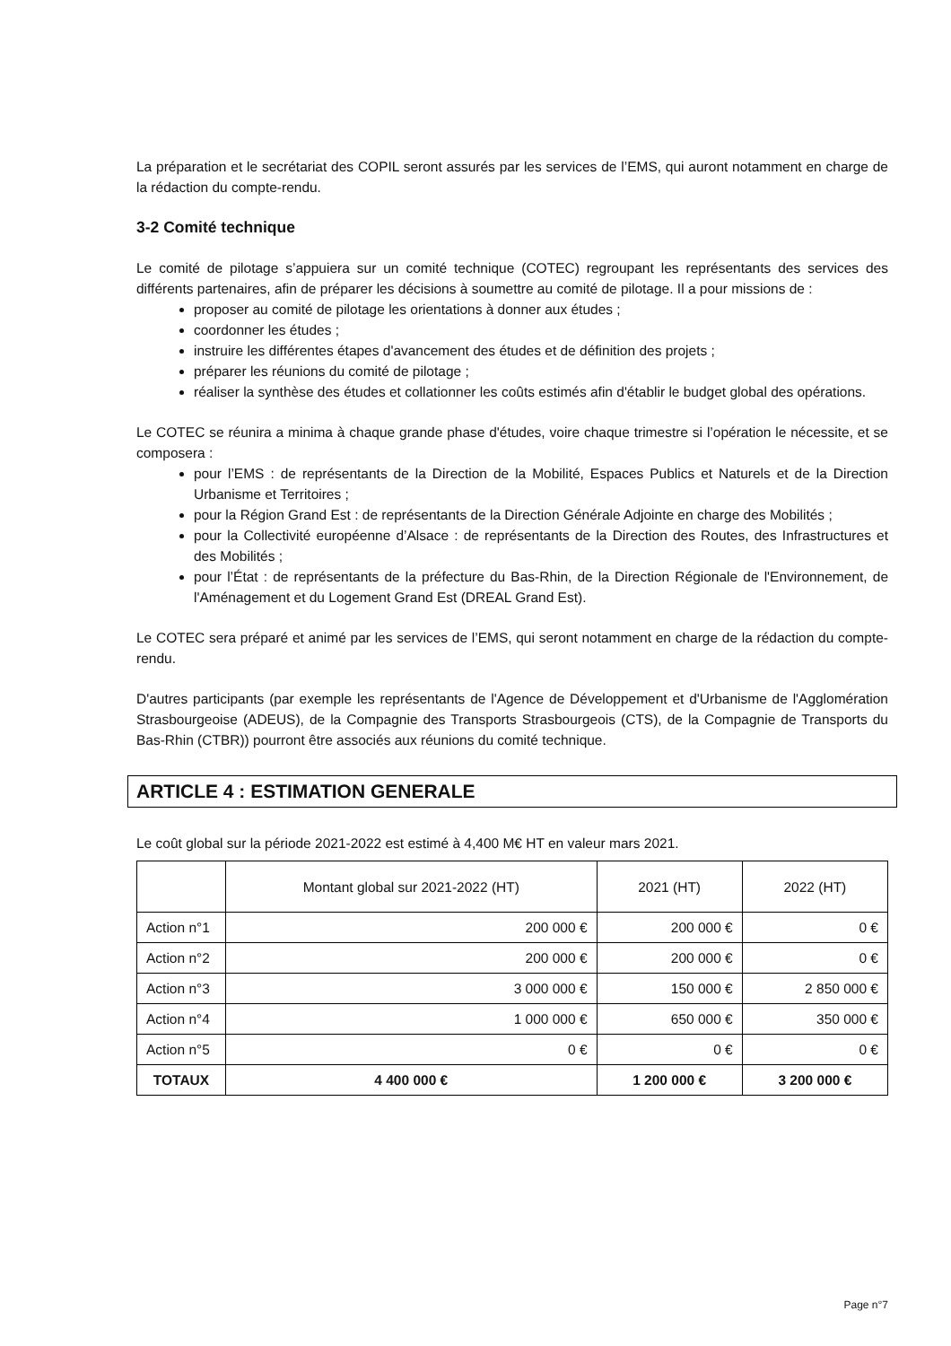La préparation et le secrétariat des COPIL seront assurés par les services de l’EMS, qui auront notamment en charge de la rédaction du compte-rendu.
3-2 Comité technique
Le comité de pilotage s’appuiera sur un comité technique (COTEC) regroupant les représentants des services des différents partenaires, afin de préparer les décisions à soumettre au comité de pilotage. Il a pour missions de :
proposer au comité de pilotage les orientations à donner aux études ;
coordonner les études ;
instruire les différentes étapes d'avancement des études et de définition des projets ;
préparer les réunions du comité de pilotage ;
réaliser la synthèse des études et collationner les coûts estimés afin d'établir le budget global des opérations.
Le COTEC se réunira a minima à chaque grande phase d'études, voire chaque trimestre si l’opération le nécessite, et se composera :
pour l’EMS : de représentants de la Direction de la Mobilité, Espaces Publics et Naturels et de la Direction Urbanisme et Territoires ;
pour la Région Grand Est : de représentants de la Direction Générale Adjointe en charge des Mobilités ;
pour la Collectivité européenne d’Alsace : de représentants de la Direction des Routes, des Infrastructures et des Mobilités ;
pour l’État : de représentants de la préfecture du Bas-Rhin, de la Direction Régionale de l'Environnement, de l'Aménagement et du Logement Grand Est (DREAL Grand Est).
Le COTEC sera préparé et animé par les services de l’EMS, qui seront notamment en charge de la rédaction du compte-rendu.
D'autres participants (par exemple les représentants de l'Agence de Développement et d'Urbanisme de l'Agglomération Strasbourgeoise (ADEUS), de la Compagnie des Transports Strasbourgeois (CTS), de la Compagnie de Transports du Bas-Rhin (CTBR)) pourront être associés aux réunions du comité technique.
ARTICLE 4 : ESTIMATION GENERALE
Le coût global sur la période 2021-2022 est estimé à 4,400 M€ HT en valeur mars 2021.
| | Montant global sur 2021-2022 (HT) | 2021 (HT) | 2022 (HT) |
| --- | --- | --- | --- |
| Action n°1 | 200 000 € | 200 000 € | 0 € |
| Action n°2 | 200 000 € | 200 000 € | 0 € |
| Action n°3 | 3 000 000 € | 150 000 € | 2 850 000 € |
| Action n°4 | 1 000 000 € | 650 000 € | 350 000 € |
| Action n°5 | 0 € | 0 € | 0 € |
| TOTAUX | 4 400 000 € | 1 200 000 € | 3 200 000 € |
Page n°7